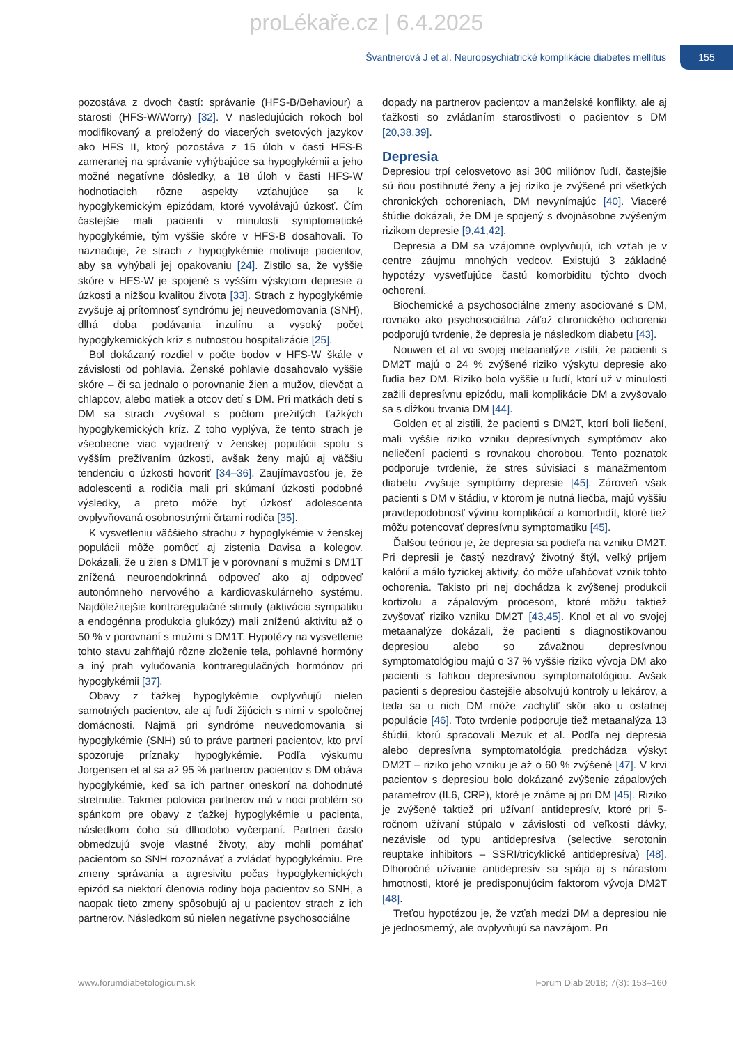proLékaře.cz | 6.4.2025
Švantnerová J et al. Neuropsychiatrické komplikácie diabetes mellitus
155
pozostáva z dvoch častí: správanie (HFS-B/Behaviour) a starosti (HFS-W/Worry) [32]. V nasledujúcich rokoch bol modifikovaný a preložený do viacerých svetových jazykov ako HFS II, ktorý pozostáva z 15 úloh v časti HFS-B zameranej na správanie vyhýbajúce sa hypoglykémii a jeho možné negatívne dôsledky, a 18 úloh v časti HFS-W hodnotiacich rôzne aspekty vzťahujúce sa k hypoglykemickým epizódam, ktoré vyvolávajú úzkosť. Čím častejšie mali pacienti v minulosti symptomatické hypoglykémie, tým vyššie skóre v HFS-B dosahovali. To naznačuje, že strach z hypoglykémie motivuje pacientov, aby sa vyhýbali jej opakovaniu [24]. Zistilo sa, že vyššie skóre v HFS-W je spojené s vyšším výskytom depresie a úzkosti a nižšou kvalitou života [33]. Strach z hypoglykémie zvyšuje aj prítomnosť syndrómu jej neuvedomovania (SNH), dlhá doba podávania inzulínu a vysoký počet hypoglykemických kríz s nutnosťou hospitalizácie [25].
Bol dokázaný rozdiel v počte bodov v HFS-W škále v závislosti od pohlavia. Ženské pohlavie dosahovalo vyššie skóre – či sa jednalo o porovnanie žien a mužov, dievčat a chlapcov, alebo matiek a otcov detí s DM. Pri matkách detí s DM sa strach zvyšoval s počtom prežitých ťažkých hypoglykemických kríz. Z toho vyplýva, že tento strach je všeobecne viac vyjadrený v ženskej populácii spolu s vyšším prežívaním úzkosti, avšak ženy majú aj väčšiu tendenciu o úzkosti hovoriť [34–36]. Zaujímavosťou je, že adolescenti a rodičia mali pri skúmaní úzkosti podobné výsledky, a preto môže byť úzkosť adolescenta ovplyvňovaná osobnostnými črtami rodiča [35].
K vysvetleniu väčšieho strachu z hypoglykémie v ženskej populácii môže pomôcť aj zistenia Davisa a kolegov. Dokázali, že u žien s DM1T je v porovnaní s mužmi s DM1T znížená neuroendokrinná odpoveď ako aj odpoveď autonómneho nervového a kardiovaskulárneho systému. Najdôležitejšie kontraregulačné stimuly (aktivácia sympatiku a endogénna produkcia glukózy) mali zníženú aktivitu až o 50 % v porovnaní s mužmi s DM1T. Hypotézy na vysvetlenie tohto stavu zahŕňajú rôzne zloženie tela, pohlavné hormóny a iný prah vylučovania kontraregulačných hormónov pri hypoglykémii [37].
Obavy z ťažkej hypoglykémie ovplyvňujú nielen samotných pacientov, ale aj ľudí žijúcich s nimi v spoločnej domácnosti. Najmä pri syndróme neuvedomovania si hypoglykémie (SNH) sú to práve partneri pacientov, kto prví spozoruje príznaky hypoglykémie. Podľa výskumu Jorgensen et al sa až 95 % partnerov pacientov s DM obáva hypoglykémie, keď sa ich partner oneskorí na dohodnuté stretnutie. Takmer polovica partnerov má v noci problém so spánkom pre obavy z ťažkej hypoglykémie u pacienta, následkom čoho sú dlhodobo vyčerpaní. Partneri často obmedzujú svoje vlastné životy, aby mohli pomáhať pacientom so SNH rozoznávať a zvládať hypoglykémiu. Pre zmeny správania a agresivitu počas hypoglykemických epizód sa niektorí členovia rodiny boja pacientov so SNH, a naopak tieto zmeny spôsobujú aj u pacientov strach z ich partnerov. Následkom sú nielen negatívne psychosociálne
dopady na partnerov pacientov a manželské konflikty, ale aj ťažkosti so zvládaním starostlivosti o pacientov s DM [20,38,39].
Depresia
Depresiou trpí celosvetovo asi 300 miliónov ľudí, častejšie sú ňou postihnuté ženy a jej riziko je zvýšené pri všetkých chronických ochoreniach, DM nevynímajúc [40]. Viaceré štúdie dokázali, že DM je spojený s dvojnásobne zvýšeným rizikom depresie [9,41,42].
Depresia a DM sa vzájomne ovplyvňujú, ich vzťah je v centre záujmu mnohých vedcov. Existujú 3 základné hypotézy vysvetľujúce častú komorbiditu týchto dvoch ochorení.
Biochemické a psychosociálne zmeny asociované s DM, rovnako ako psychosociálna záťaž chronického ochorenia podporujú tvrdenie, že depresia je následkom diabetu [43].
Nouwen et al vo svojej metaanalýze zistili, že pacienti s DM2T majú o 24 % zvýšené riziko výskytu depresie ako ľudia bez DM. Riziko bolo vyššie u ľudí, ktorí už v minulosti zažili depresívnu epizódu, mali komplikácie DM a zvyšovalo sa s dĺžkou trvania DM [44].
Golden et al zistili, že pacienti s DM2T, ktorí boli liečení, mali vyššie riziko vzniku depresívnych symptómov ako neliečení pacienti s rovnakou chorobou. Tento poznatok podporuje tvrdenie, že stres súvisiaci s manažmentom diabetu zvyšuje symptómy depresie [45]. Zároveň však pacienti s DM v štádiu, v ktorom je nutná liečba, majú vyššiu pravdepodobnosť vývinu komplikácií a komorbidít, ktoré tiež môžu potencovať depresívnu symptomatiku [45].
Ďalšou teóriou je, že depresia sa podieľa na vzniku DM2T. Pri depresii je častý nezdravý životný štýl, veľký príjem kalórií a málo fyzickej aktivity, čo môže uľahčovať vznik tohto ochorenia. Takisto pri nej dochádza k zvýšenej produkcii kortizolu a zápalovým procesom, ktoré môžu taktiež zvyšovať riziko vzniku DM2T [43,45]. Knol et al vo svojej metaanalýze dokázali, že pacienti s diagnostikovanou depresiou alebo so závažnou depresívnou symptomatológiou majú o 37 % vyššie riziko vývoja DM ako pacienti s ľahkou depresívnou symptomatológiou. Avšak pacienti s depresiou častejšie absolvujú kontroly u lekárov, a teda sa u nich DM môže zachytiť skôr ako u ostatnej populácie [46]. Toto tvrdenie podporuje tiež metaanalýza 13 štúdií, ktorú spracovali Mezuk et al. Podľa nej depresia alebo depresívna symptomatológia predchádza výskyt DM2T – riziko jeho vzniku je až o 60 % zvýšené [47]. V krvi pacientov s depresiou bolo dokázané zvýšenie zápalových parametrov (IL6, CRP), ktoré je známe aj pri DM [45]. Riziko je zvýšené taktiež pri užívaní antidepresív, ktoré pri 5-ročnom užívaní stúpalo v závislosti od veľkosti dávky, nezávisle od typu antidepresíva (selective serotonin reuptake inhibitors – SSRI/tricyklické antidepresíva) [48]. Dlhoročné užívanie antidepresív sa spája aj s nárastom hmotnosti, ktoré je predisponujúcim faktorom vývoja DM2T [48].
Treťou hypotézou je, že vzťah medzi DM a depresiou nie je jednosmerný, ale ovplyvňujú sa navzájom. Pri
www.forumdiabetologicum.sk Forum Diab 2018; 7(3): 153–160